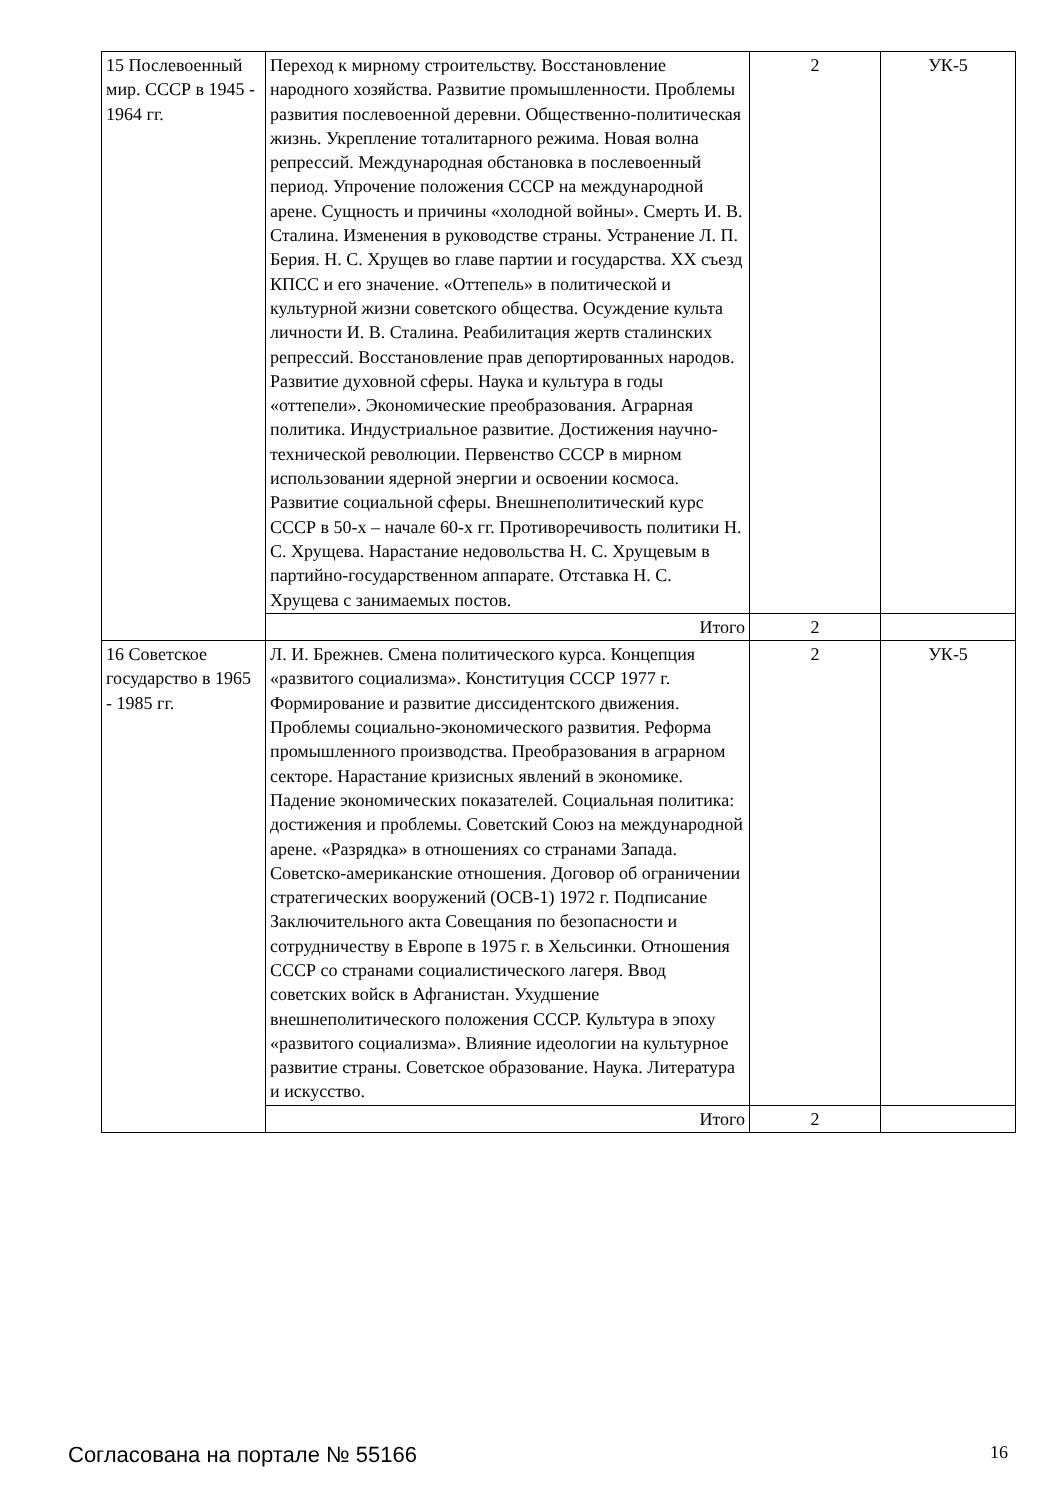| 15 Послевоенный мир. СССР в 1945 - 1964 гг. | Переход к мирному строительству. Восстановление народного хозяйства. Развитие промышленности. Проблемы развития послевоенной деревни. Общественно-политическая жизнь. Укрепление тоталитарного режима. Новая волна репрессий. Международная обстановка в послевоенный период. Упрочение положения СССР на международной арене. Сущность и причины «холодной войны». Смерть И. В. Сталина. Изменения в руководстве страны. Устранение Л. П. Берия. Н. С. Хрущев во главе партии и государства. XX съезд КПСС и его значение. «Оттепель» в политической и культурной жизни советского общества. Осуждение культа личности И. В. Сталина. Реабилитация жертв сталинских репрессий. Восстановление прав депортированных народов. Развитие духовной сферы. Наука и культура в годы «оттепели». Экономические преобразования. Аграрная политика. Индустриальное развитие. Достижения научно-технической революции. Первенство СССР в мирном использовании ядерной энергии и освоении космоса. Развитие социальной сферы. Внешнеполитический курс СССР в 50-х – начале 60-х гг. Противоречивость политики Н. С. Хрущева. Нарастание недовольства Н. С. Хрущевым в партийно-государственном аппарате. Отставка Н. С. Хрущева с занимаемых постов. | 2 | УК-5 |
| | Итого | 2 | |
| 16 Советское государство в 1965 - 1985 гг. | Л. И. Брежнев. Смена политического курса. Концепция «развитого социализма». Конституция СССР 1977 г. Формирование и развитие диссидентского движения. Проблемы социально-экономического развития. Реформа промышленного производства. Преобразования в аграрном секторе. Нарастание кризисных явлений в экономике. Падение экономических показателей. Социальная политика: достижения и проблемы. Советский Союз на международной арене. «Разрядка» в отношениях со странами Запада. Советско-американские отношения. Договор об ограничении стратегических вооружений (ОСВ-1) 1972 г. Подписание Заключительного акта Совещания по безопасности и сотрудничеству в Европе в 1975 г. в Хельсинки. Отношения СССР со странами социалистического лагеря. Ввод советских войск в Афганистан. Ухудшение внешнеполитического положения СССР. Культура в эпоху «развитого социализма». Влияние идеологии на культурное развитие страны. Советское образование. Наука. Литература и искусство. | 2 | УК-5 |
| | Итого | 2 | |
Согласована на портале № 55166 16